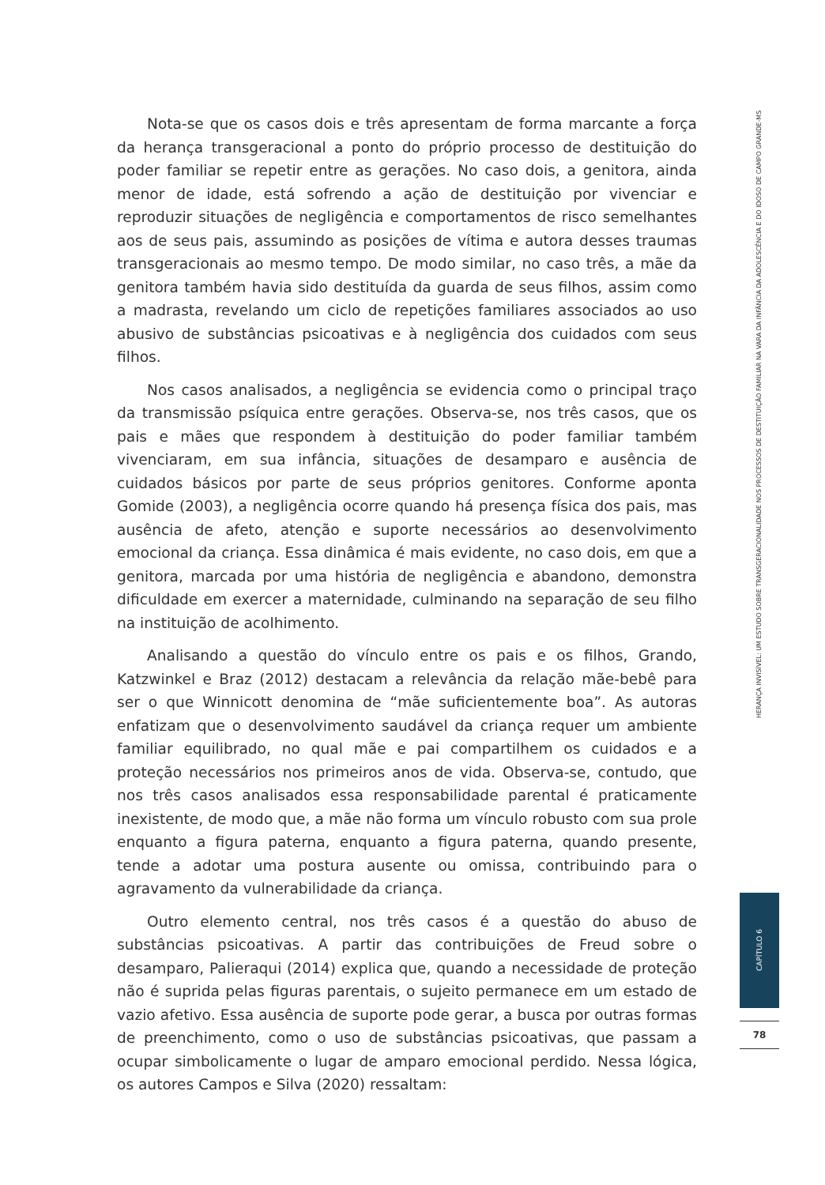Nota-se que os casos dois e três apresentam de forma marcante a força da herança transgeracional a ponto do próprio processo de destituição do poder familiar se repetir entre as gerações. No caso dois, a genitora, ainda menor de idade, está sofrendo a ação de destituição por vivenciar e reproduzir situações de negligência e comportamentos de risco semelhantes aos de seus pais, assumindo as posições de vítima e autora desses traumas transgeracionais ao mesmo tempo. De modo similar, no caso três, a mãe da genitora também havia sido destituída da guarda de seus filhos, assim como a madrasta, revelando um ciclo de repetições familiares associados ao uso abusivo de substâncias psicoativas e à negligência dos cuidados com seus filhos.
Nos casos analisados, a negligência se evidencia como o principal traço da transmissão psíquica entre gerações. Observa-se, nos três casos, que os pais e mães que respondem à destituição do poder familiar também vivenciaram, em sua infância, situações de desamparo e ausência de cuidados básicos por parte de seus próprios genitores. Conforme aponta Gomide (2003), a negligência ocorre quando há presença física dos pais, mas ausência de afeto, atenção e suporte necessários ao desenvolvimento emocional da criança. Essa dinâmica é mais evidente, no caso dois, em que a genitora, marcada por uma história de negligência e abandono, demonstra dificuldade em exercer a maternidade, culminando na separação de seu filho na instituição de acolhimento.
Analisando a questão do vínculo entre os pais e os filhos, Grando, Katzwinkel e Braz (2012) destacam a relevância da relação mãe-bebê para ser o que Winnicott denomina de “mãe suficientemente boa”. As autoras enfatizam que o desenvolvimento saudável da criança requer um ambiente familiar equilibrado, no qual mãe e pai compartilhem os cuidados e a proteção necessários nos primeiros anos de vida. Observa-se, contudo, que nos três casos analisados essa responsabilidade parental é praticamente inexistente, de modo que, a mãe não forma um vínculo robusto com sua prole enquanto a figura paterna, enquanto a figura paterna, quando presente, tende a adotar uma postura ausente ou omissa, contribuindo para o agravamento da vulnerabilidade da criança.
Outro elemento central, nos três casos é a questão do abuso de substâncias psicoativas. A partir das contribuições de Freud sobre o desamparo, Palieraqui (2014) explica que, quando a necessidade de proteção não é suprida pelas figuras parentais, o sujeito permanece em um estado de vazio afetivo. Essa ausência de suporte pode gerar, a busca por outras formas de preenchimento, como o uso de substâncias psicoativas, que passam a ocupar simbolicamente o lugar de amparo emocional perdido. Nessa lógica, os autores Campos e Silva (2020) ressaltam:
HERANÇA INVISÍVEL: UM ESTUDO SOBRE TRANSGERACIONALIDADE NOS PROCESSOS DE DESTITUIÇÃO FAMILIAR NA VARA DA INFÂNCIA DA ADOLESCÊNCIA E DO IDOSO DE CAMPO GRANDE-MS
CAPÍTULO 6
78